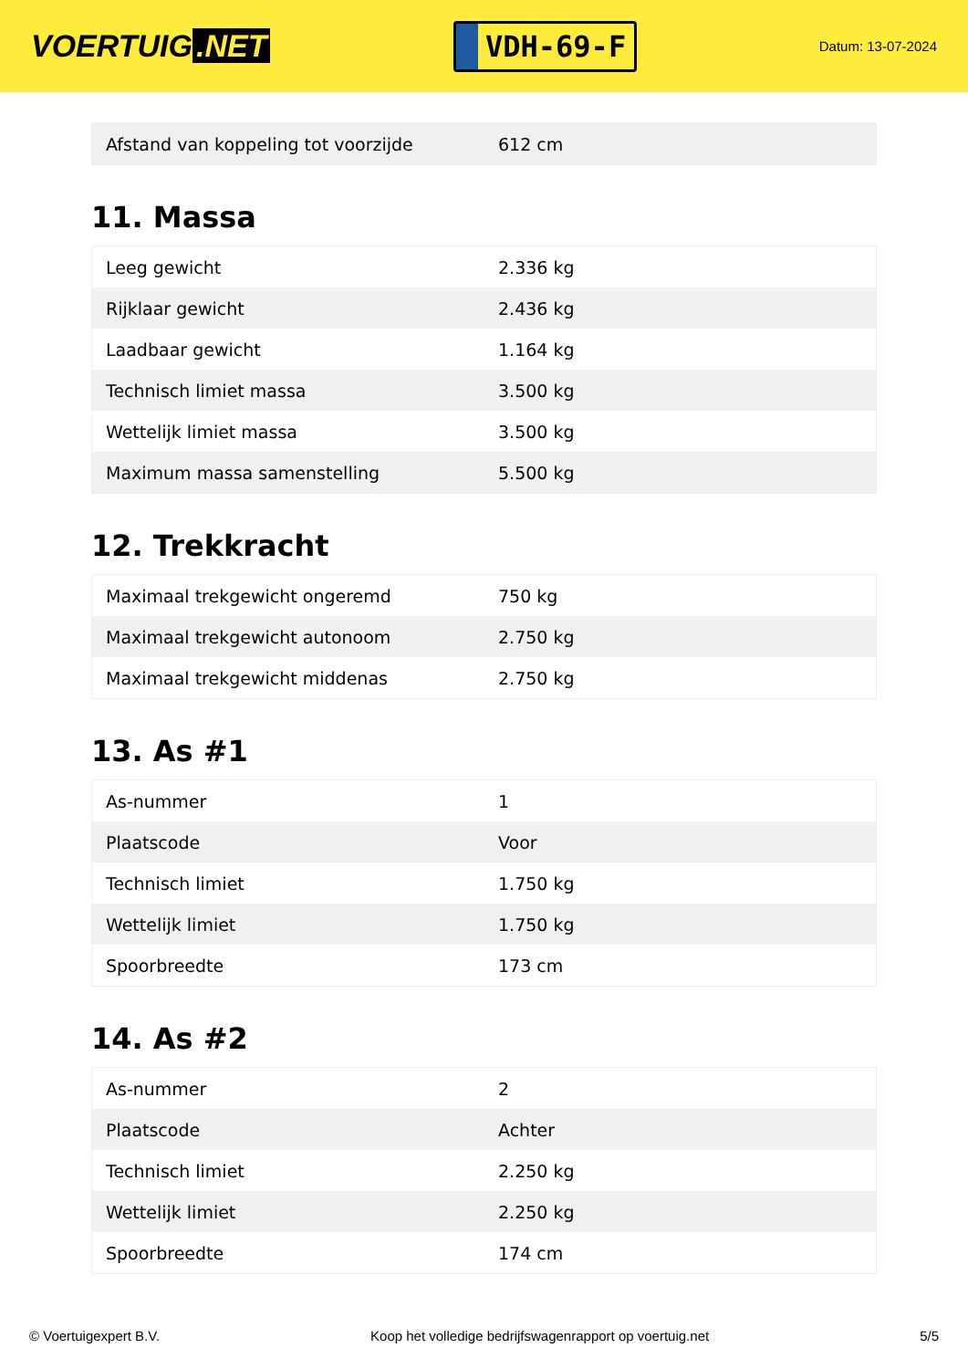VOERTUIG.NET
VDH-69-F
Datum: 13-07-2024
| Afstand van koppeling tot voorzijde | 612 cm |
11. Massa
| Leeg gewicht | 2.336 kg |
| Rijklaar gewicht | 2.436 kg |
| Laadbaar gewicht | 1.164 kg |
| Technisch limiet massa | 3.500 kg |
| Wettelijk limiet massa | 3.500 kg |
| Maximum massa samenstelling | 5.500 kg |
12. Trekkracht
| Maximaal trekgewicht ongeremd | 750 kg |
| Maximaal trekgewicht autonoom | 2.750 kg |
| Maximaal trekgewicht middenas | 2.750 kg |
13. As #1
| As-nummer | 1 |
| Plaatscode | Voor |
| Technisch limiet | 1.750 kg |
| Wettelijk limiet | 1.750 kg |
| Spoorbreedte | 173 cm |
14. As #2
| As-nummer | 2 |
| Plaatscode | Achter |
| Technisch limiet | 2.250 kg |
| Wettelijk limiet | 2.250 kg |
| Spoorbreedte | 174 cm |
© Voertuigexpert B.V. Koop het volledige bedrijfswagenrapport op voertuig.net 5/5